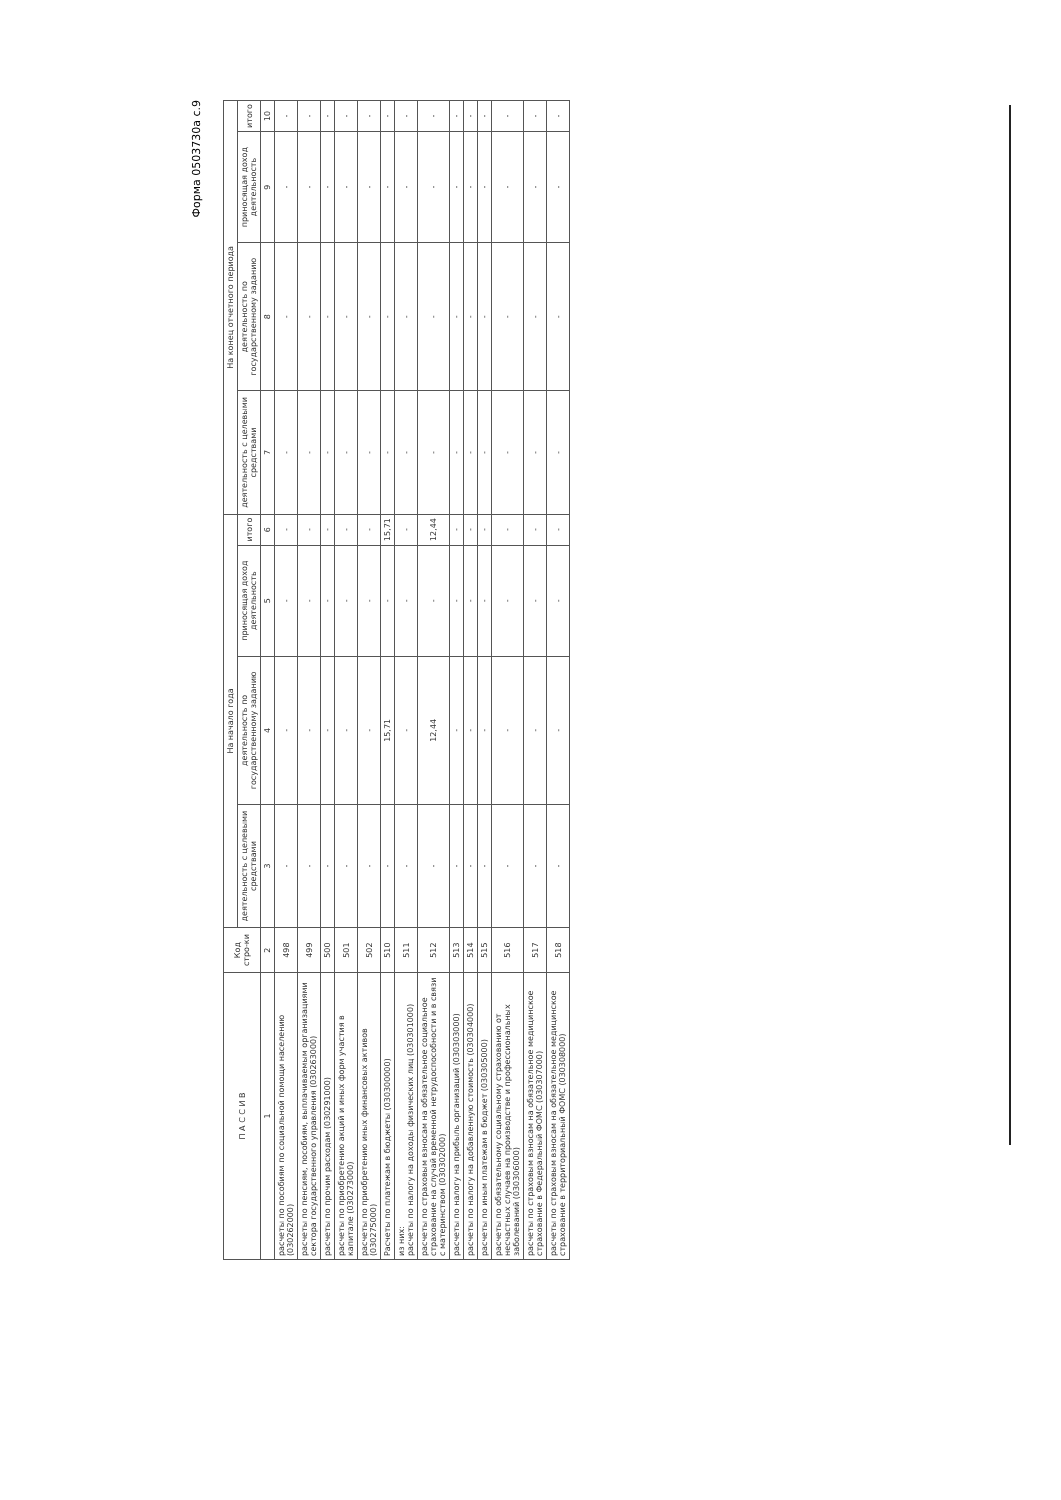Форма 0503730а с.9
| П А С С И В | Код стро-ки | На начало года | | | | На конец отчетного периода | | | |
| --- | --- | --- | --- | --- | --- | --- | --- | --- | --- |
| | | деятельность с целевыми средствами | деятельность по государственному заданию | приносящая доход деятельность | итого | деятельность с целевыми средствами | деятельность по государственному заданию | приносящая доход деятельность | итого |
| 1 | 2 | 3 | 4 | 5 | 6 | 7 | 8 | 9 | 10 |
| расчеты по пособиям по социальной помощи населению (030262000) | 498 | - | - | - | - | - | - | - | - |
| расчеты по пенсиям, пособиям, выплачиваемым организациями сектора государственного управления (030263000) | 499 | - | - | - | - | - | - | - | - |
| расчеты по прочим расходам (030291000) | 500 | - | - | - | - | - | - | - | - |
| расчеты по приобретению акций и иных форм участия в капитале (030273000) | 501 | - | - | - | - | - | - | - | - |
| расчеты по приобретению иных финансовых активов (030275000) | 502 | - | - | - | - | - | - | - | - |
| Расчеты по платежам в бюджеты (030300000) | 510 | - | 15,71 | - | 15,71 | - | - | - | - |
| из них: расчеты по налогу на доходы физических лиц (030301000) | 511 | - | - | - | - | - | - | - | - |
| расчеты по страховым взносам на обязательное социальное страхование на случай временной нетрудоспособности и в связи с материнством (030302000) | 512 | - | 12,44 | - | 12,44 | - | - | - | - |
| расчеты по налогу на прибыль организаций (030303000) | 513 | - | - | - | - | - | - | - | - |
| расчеты по налогу на добавленную стоимость (030304000) | 514 | - | - | - | - | - | - | - | - |
| расчеты по иным платежам в бюджет (030305000) | 515 | - | - | - | - | - | - | - | - |
| расчеты по обязательному социальному страхованию от несчастных случаев на производстве и профессиональных заболеваний (030306000) | 516 | - | - | - | - | - | - | - | - |
| расчеты по страховым взносам на обязательное медицинское страхование в Федеральный ФОМС (030307000) | 517 | - | - | - | - | - | - | - | - |
| расчеты по страховым взносам на обязательное медицинское страхование в территориальный ФОМС (030308000) | 518 | - | - | - | - | - | - | - | - |